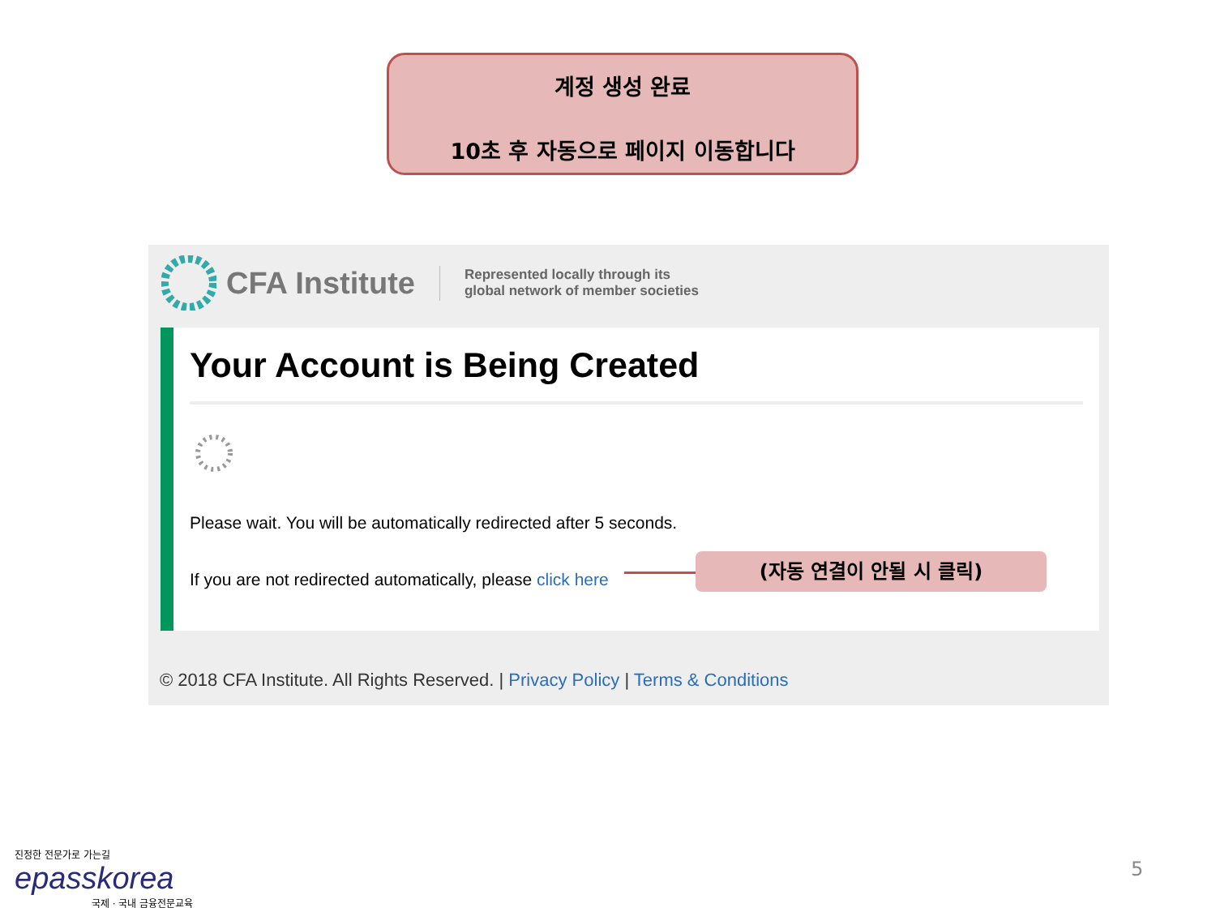계정 생성 완료
10초 후 자동으로 페이지 이동합니다
CFA Institute Represented locally through its
global network of member societies
Your Account is Being Created
Please wait. You will be automatically redirected after 5 seconds.
If you are not redirected automatically, please click here
© 2018 CFA Institute. All Rights Reserved. | Privacy Policy | Terms & Conditions
(자동 연결이 안될 시 클릭)
진정한 전문가로 가는길
epasskorea
국제 · 국내 금융전문교육
5